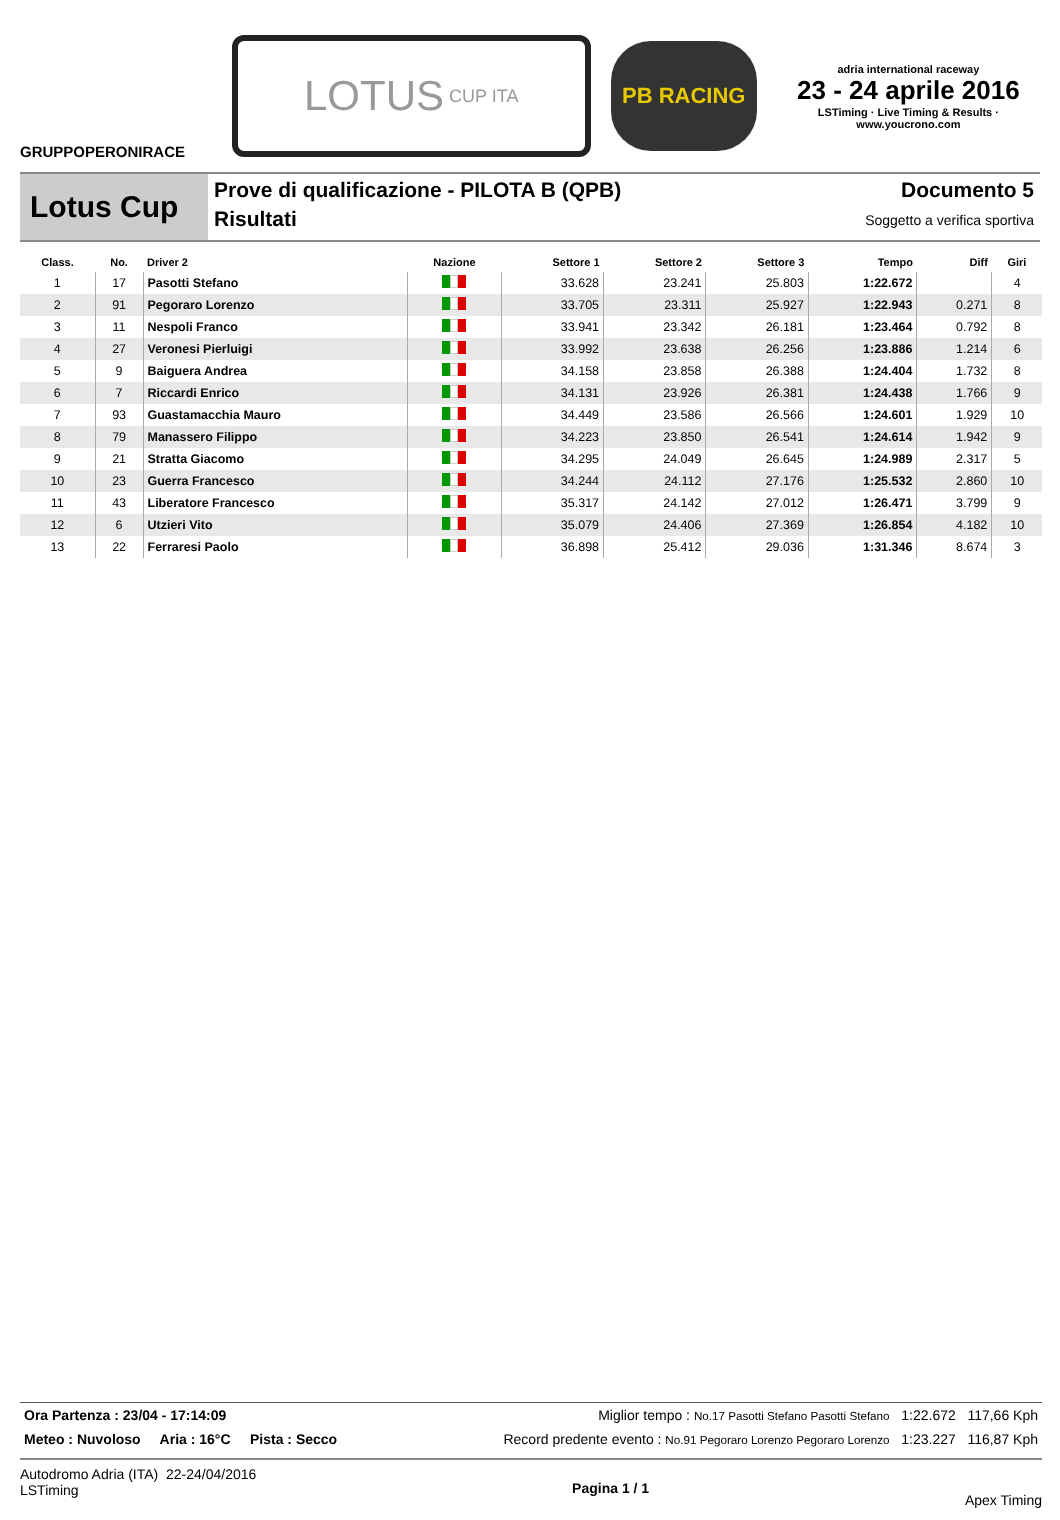GRUPPOPERONIRACE
LOTUS CUP ITA
PB RACING
adria international raceway
23 - 24 aprile 2016
LSTiming · Live Timing & Results · www.youcrono.com
Lotus Cup
Prove di qualificazione - PILOTA B (QPB)
Risultati
Documento 5
Soggetto a verifica sportiva
| Class. | No. | Driver 2 | Nazione | Settore 1 | Settore 2 | Settore 3 | Tempo | Diff | Giri |
| --- | --- | --- | --- | --- | --- | --- | --- | --- | --- |
| 1 | 17 | Pasotti Stefano | | 33.628 | 23.241 | 25.803 | 1:22.672 | | 4 |
| 2 | 91 | Pegoraro Lorenzo | | 33.705 | 23.311 | 25.927 | 1:22.943 | 0.271 | 8 |
| 3 | 11 | Nespoli Franco | | 33.941 | 23.342 | 26.181 | 1:23.464 | 0.792 | 8 |
| 4 | 27 | Veronesi Pierluigi | | 33.992 | 23.638 | 26.256 | 1:23.886 | 1.214 | 6 |
| 5 | 9 | Baiguera Andrea | | 34.158 | 23.858 | 26.388 | 1:24.404 | 1.732 | 8 |
| 6 | 7 | Riccardi Enrico | | 34.131 | 23.926 | 26.381 | 1:24.438 | 1.766 | 9 |
| 7 | 93 | Guastamacchia Mauro | | 34.449 | 23.586 | 26.566 | 1:24.601 | 1.929 | 10 |
| 8 | 79 | Manassero Filippo | | 34.223 | 23.850 | 26.541 | 1:24.614 | 1.942 | 9 |
| 9 | 21 | Stratta Giacomo | | 34.295 | 24.049 | 26.645 | 1:24.989 | 2.317 | 5 |
| 10 | 23 | Guerra Francesco | | 34.244 | 24.112 | 27.176 | 1:25.532 | 2.860 | 10 |
| 11 | 43 | Liberatore Francesco | | 35.317 | 24.142 | 27.012 | 1:26.471 | 3.799 | 9 |
| 12 | 6 | Utzieri Vito | | 35.079 | 24.406 | 27.369 | 1:26.854 | 4.182 | 10 |
| 13 | 22 | Ferraresi Paolo | | 36.898 | 25.412 | 29.036 | 1:31.346 | 8.674 | 3 |
Ora Partenza : 23/04 - 17:14:09 Miglior tempo : No.17 Pasotti Stefano Pasotti Stefano 1:22.672 117,66 Kph
Meteo : Nuvoloso Aria : 16°C Pista : Secco Record predente evento : No.91 Pegoraro Lorenzo Pegoraro Lorenzo 1:23.227 116,87 Kph
Autodromo Adria (ITA) 22-24/04/2016
LSTiming
Pagina 1 / 1
Apex Timing